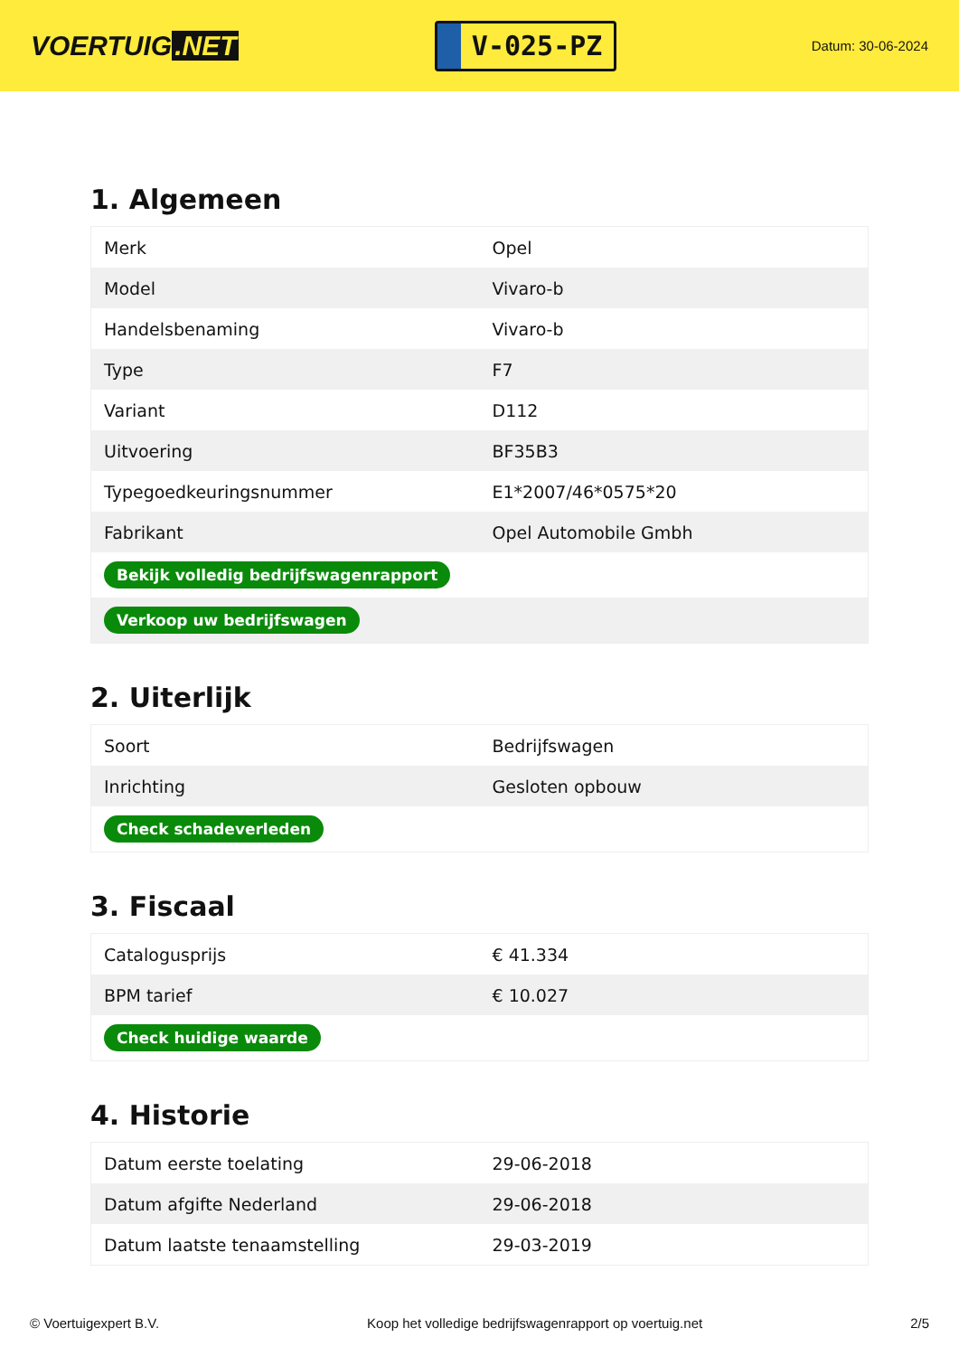VOERTUIG.NET
V-025-PZ
Datum: 30-06-2024
1. Algemeen
| Merk | Opel |
| Model | Vivaro-b |
| Handelsbenaming | Vivaro-b |
| Type | F7 |
| Variant | D112 |
| Uitvoering | BF35B3 |
| Typegoedkeuringsnummer | E1*2007/46*0575*20 |
| Fabrikant | Opel Automobile Gmbh |
| Bekijk volledig bedrijfswagenrapport | |
| Verkoop uw bedrijfswagen | |
2. Uiterlijk
| Soort | Bedrijfswagen |
| Inrichting | Gesloten opbouw |
| Check schadeverleden | |
3. Fiscaal
| Catalogusprijs | € 41.334 |
| BPM tarief | € 10.027 |
| Check huidige waarde | |
4. Historie
| Datum eerste toelating | 29-06-2018 |
| Datum afgifte Nederland | 29-06-2018 |
| Datum laatste tenaamstelling | 29-03-2019 |
© Voertuigexpert B.V. Koop het volledige bedrijfswagenrapport op voertuig.net 2/5